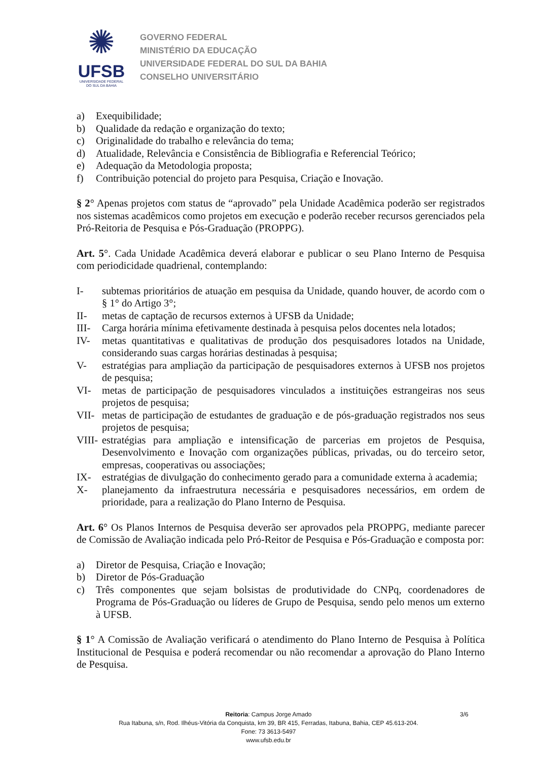✺
UFSB
UNIVERSIDADE FEDERAL
DO SUL DA BAHIA
GOVERNO FEDERAL
MINISTÉRIO DA EDUCAÇÃO
UNIVERSIDADE FEDERAL DO SUL DA BAHIA
CONSELHO UNIVERSITÁRIO
a) Exequibilidade;
b) Qualidade da redação e organização do texto;
c) Originalidade do trabalho e relevância do tema;
d) Atualidade, Relevância e Consistência de Bibliografia e Referencial Teórico;
e) Adequação da Metodologia proposta;
f) Contribuição potencial do projeto para Pesquisa, Criação e Inovação.
§ 2° Apenas projetos com status de “aprovado” pela Unidade Acadêmica poderão ser registrados nos sistemas acadêmicos como projetos em execução e poderão receber recursos gerenciados pela Pró-Reitoria de Pesquisa e Pós-Graduação (PROPPG).
Art. 5°. Cada Unidade Acadêmica deverá elaborar e publicar o seu Plano Interno de Pesquisa com periodicidade quadrienal, contemplando:
I- subtemas prioritários de atuação em pesquisa da Unidade, quando houver, de acordo com o § 1° do Artigo 3°;
II- metas de captação de recursos externos à UFSB da Unidade;
III- Carga horária mínima efetivamente destinada à pesquisa pelos docentes nela lotados;
IV- metas quantitativas e qualitativas de produção dos pesquisadores lotados na Unidade, considerando suas cargas horárias destinadas à pesquisa;
V- estratégias para ampliação da participação de pesquisadores externos à UFSB nos projetos de pesquisa;
VI- metas de participação de pesquisadores vinculados a instituições estrangeiras nos seus projetos de pesquisa;
VII- metas de participação de estudantes de graduação e de pós-graduação registrados nos seus projetos de pesquisa;
VIII- estratégias para ampliação e intensificação de parcerias em projetos de Pesquisa, Desenvolvimento e Inovação com organizações públicas, privadas, ou do terceiro setor, empresas, cooperativas ou associações;
IX- estratégias de divulgação do conhecimento gerado para a comunidade externa à academia;
X- planejamento da infraestrutura necessária e pesquisadores necessários, em ordem de prioridade, para a realização do Plano Interno de Pesquisa.
Art. 6° Os Planos Internos de Pesquisa deverão ser aprovados pela PROPPG, mediante parecer de Comissão de Avaliação indicada pelo Pró-Reitor de Pesquisa e Pós-Graduação e composta por:
a) Diretor de Pesquisa, Criação e Inovação;
b) Diretor de Pós-Graduação
c) Três componentes que sejam bolsistas de produtividade do CNPq, coordenadores de Programa de Pós-Graduação ou líderes de Grupo de Pesquisa, sendo pelo menos um externo à UFSB.
§ 1° A Comissão de Avaliação verificará o atendimento do Plano Interno de Pesquisa à Política Institucional de Pesquisa e poderá recomendar ou não recomendar a aprovação do Plano Interno de Pesquisa.
Reitoria: Campus Jorge Amado 3/6
Rua Itabuna, s/n, Rod. Ilhéus-Vitória da Conquista, km 39, BR 415, Ferradas, Itabuna, Bahia, CEP 45.613-204.
Fone: 73 3613-5497
www.ufsb.edu.br